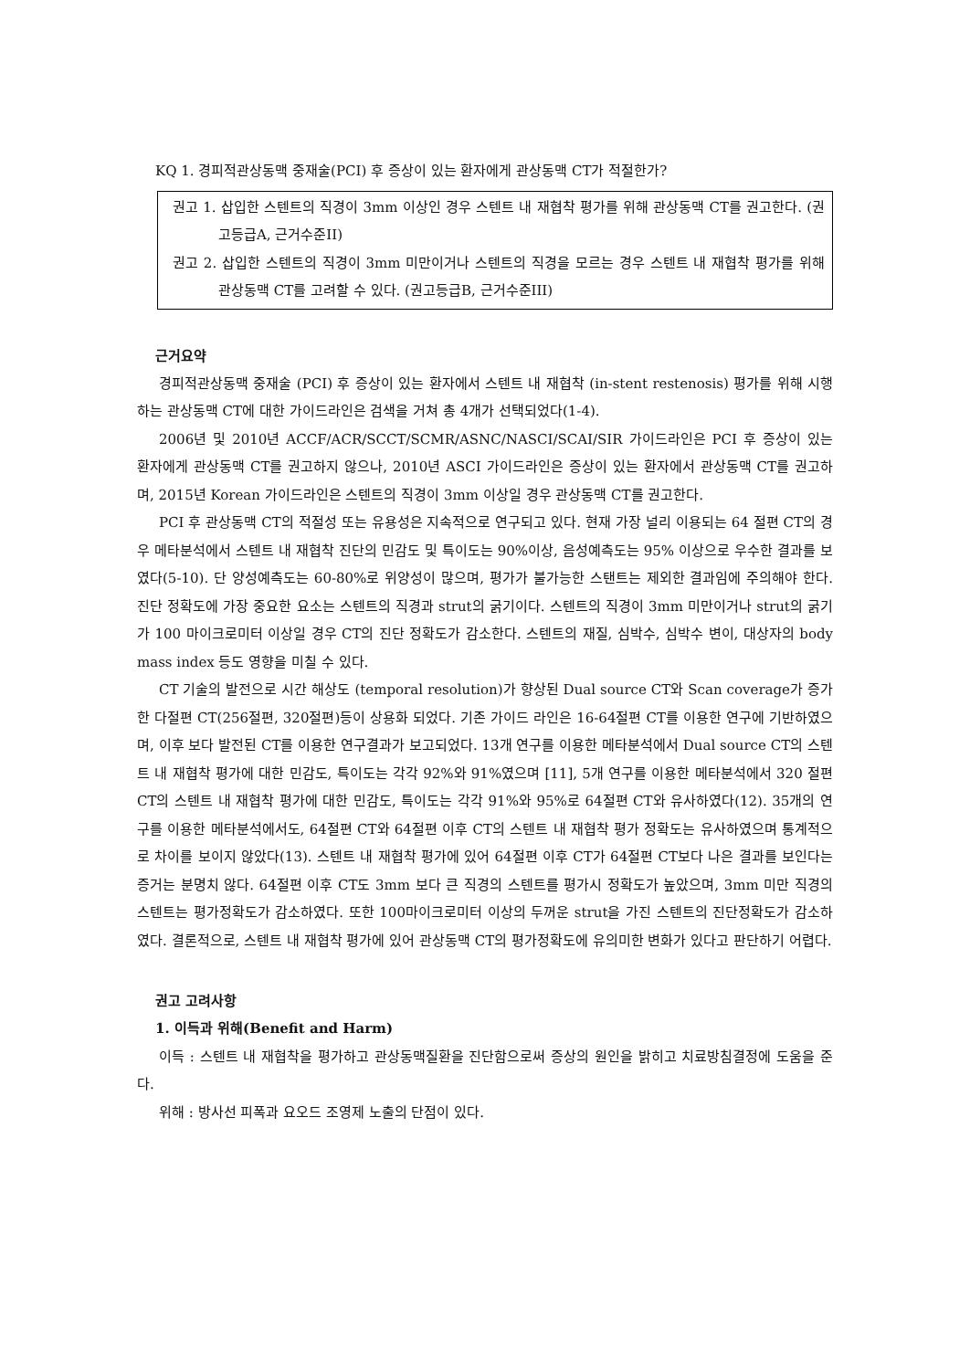KQ 1. 경피적관상동맥 중재술(PCI) 후 증상이 있는 환자에게 관상동맥 CT가 적절한가?
권고 1. 삽입한 스텐트의 직경이 3mm 이상인 경우 스텐트 내 재협착 평가를 위해 관상동맥 CT를 권고한다. (권고등급A, 근거수준II)
권고 2. 삽입한 스텐트의 직경이 3mm 미만이거나 스텐트의 직경을 모르는 경우 스텐트 내 재협착 평가를 위해 관상동맥 CT를 고려할 수 있다. (권고등급B, 근거수준III)
근거요약
경피적관상동맥 중재술 (PCI) 후 증상이 있는 환자에서 스텐트 내 재협착 (in-stent restenosis) 평가를 위해 시행하는 관상동맥 CT에 대한 가이드라인은 검색을 거쳐 총 4개가 선택되었다(1-4).
2006년 및 2010년 ACCF/ACR/SCCT/SCMR/ASNC/NASCI/SCAI/SIR 가이드라인은 PCI 후 증상이 있는 환자에게 관상동맥 CT를 권고하지 않으나, 2010년 ASCI 가이드라인은 증상이 있는 환자에서 관상동맥 CT를 권고하며, 2015년 Korean 가이드라인은 스텐트의 직경이 3mm 이상일 경우 관상동맥 CT를 권고한다.
PCI 후 관상동맥 CT의 적절성 또는 유용성은 지속적으로 연구되고 있다. 현재 가장 널리 이용되는 64 절편 CT의 경우 메타분석에서 스텐트 내 재협착 진단의 민감도 및 특이도는 90%이상, 음성예측도는 95% 이상으로 우수한 결과를 보였다(5-10). 단 양성예측도는 60-80%로 위양성이 많으며, 평가가 불가능한 스탠트는 제외한 결과임에 주의해야 한다. 진단 정확도에 가장 중요한 요소는 스텐트의 직경과 strut의 굵기이다. 스텐트의 직경이 3mm 미만이거나 strut의 굵기가 100 마이크로미터 이상일 경우 CT의 진단 정확도가 감소한다. 스텐트의 재질, 심박수, 심박수 변이, 대상자의 body mass index 등도 영향을 미칠 수 있다.
CT 기술의 발전으로 시간 해상도 (temporal resolution)가 향상된 Dual source CT와 Scan coverage가 증가한 다절편 CT(256절편, 320절편)등이 상용화 되었다. 기존 가이드 라인은 16-64절편 CT를 이용한 연구에 기반하였으며, 이후 보다 발전된 CT를 이용한 연구결과가 보고되었다. 13개 연구를 이용한 메타분석에서 Dual source CT의 스텐트 내 재협착 평가에 대한 민감도, 특이도는 각각 92%와 91%였으며 [11], 5개 연구를 이용한 메타분석에서 320 절편 CT의 스텐트 내 재협착 평가에 대한 민감도, 특이도는 각각 91%와 95%로 64절편 CT와 유사하였다(12). 35개의 연구를 이용한 메타분석에서도, 64절편 CT와 64절편 이후 CT의 스텐트 내 재협착 평가 정확도는 유사하였으며 통계적으로 차이를 보이지 않았다(13). 스텐트 내 재협착 평가에 있어 64절편 이후 CT가 64절편 CT보다 나은 결과를 보인다는 증거는 분명치 않다. 64절편 이후 CT도 3mm 보다 큰 직경의 스텐트를 평가시 정확도가 높았으며, 3mm 미만 직경의 스텐트는 평가정확도가 감소하였다. 또한 100마이크로미터 이상의 두꺼운 strut을 가진 스텐트의 진단정확도가 감소하였다. 결론적으로, 스텐트 내 재협착 평가에 있어 관상동맥 CT의 평가정확도에 유의미한 변화가 있다고 판단하기 어렵다.
권고 고려사항
1. 이득과 위해(Benefit and Harm)
이득 : 스텐트 내 재협착을 평가하고 관상동맥질환을 진단함으로써 증상의 원인을 밝히고 치료방침결정에 도움을 준다.
위해 : 방사선 피폭과 요오드 조영제 노출의 단점이 있다.